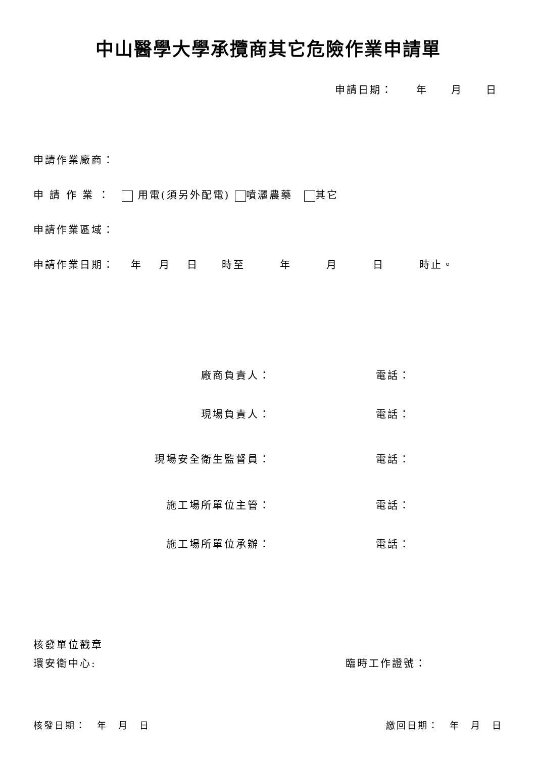中山醫學大學承攬商其它危險作業申請單
申請日期：　　年　　月　　日
申請作業廠商：
申 請 作 業 ：　 用電(須另外配電) 噴灑農藥　 其它
申請作業區域：
申請作業日期：　 年　 月　 日　　時至　　　年　　　月　　　日　　　時止。
廠商負責人： 電話：
現場負責人： 電話：
現場安全衛生監督員： 電話：
施工場所單位主管： 電話：
施工場所單位承辦： 電話：
核發單位戳章
環安衛中心: 臨時工作證號：
核發日期：　年　月　日 繳回日期：　年　月　日